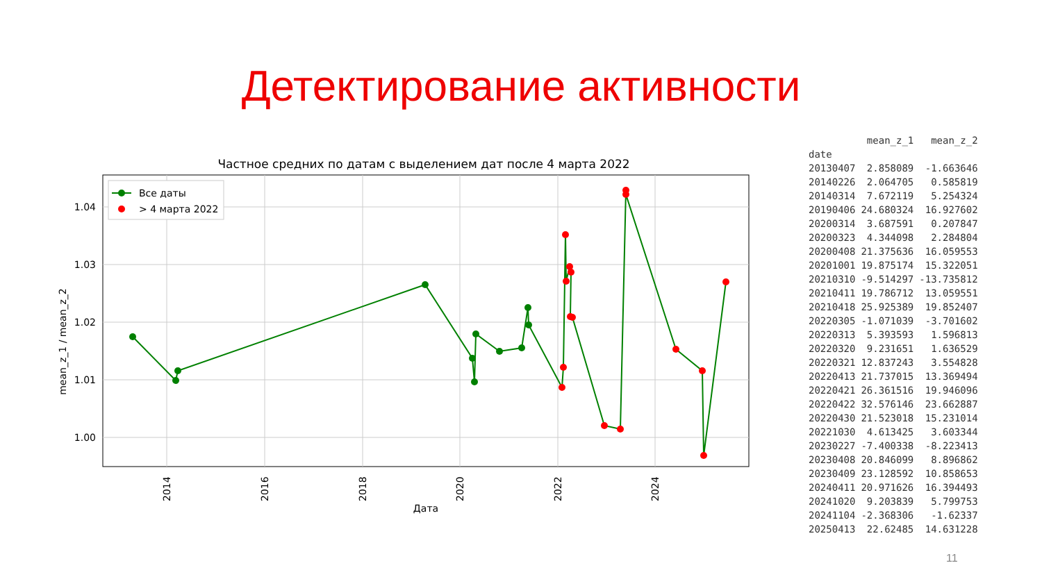Детектирование активности
Частное средних по датам с выделением дат после 4 марта 2022
1.04
1.03
1.02
1.01
1.00
2014
2016
2018
2020
2022
2024
Дата
mean_z_1 / mean_z_2
Все даты
> 4 марта 2022
| | mean_z_1 | mean_z_2 |
| --- | --- | --- |
| date | | |
| 20130407 | 2.858089 | -1.663646 |
| 20140226 | 2.064705 | 0.585819 |
| 20140314 | 7.672119 | 5.254324 |
| 20190406 | 24.680324 | 16.927602 |
| 20200314 | 3.687591 | 0.207847 |
| 20200323 | 4.344098 | 2.284804 |
| 20200408 | 21.375636 | 16.059553 |
| 20201001 | 19.875174 | 15.322051 |
| 20210310 | -9.514297 | -13.735812 |
| 20210411 | 19.786712 | 13.059551 |
| 20210418 | 25.925389 | 19.852407 |
| 20220305 | -1.071039 | -3.701602 |
| 20220313 | 5.393593 | 1.596813 |
| 20220320 | 9.231651 | 1.636529 |
| 20220321 | 12.837243 | 3.554828 |
| 20220413 | 21.737015 | 13.369494 |
| 20220421 | 26.361516 | 19.946096 |
| 20220422 | 32.576146 | 23.662887 |
| 20220430 | 21.523018 | 15.231014 |
| 20221030 | 4.613425 | 3.603344 |
| 20230227 | -7.400338 | -8.223413 |
| 20230408 | 20.846099 | 8.896862 |
| 20230409 | 23.128592 | 10.858653 |
| 20240411 | 20.971626 | 16.394493 |
| 20241020 | 9.203839 | 5.799753 |
| 20241104 | -2.368306 | -1.62337 |
| 20250413 | 22.62485 | 14.631228 |
11